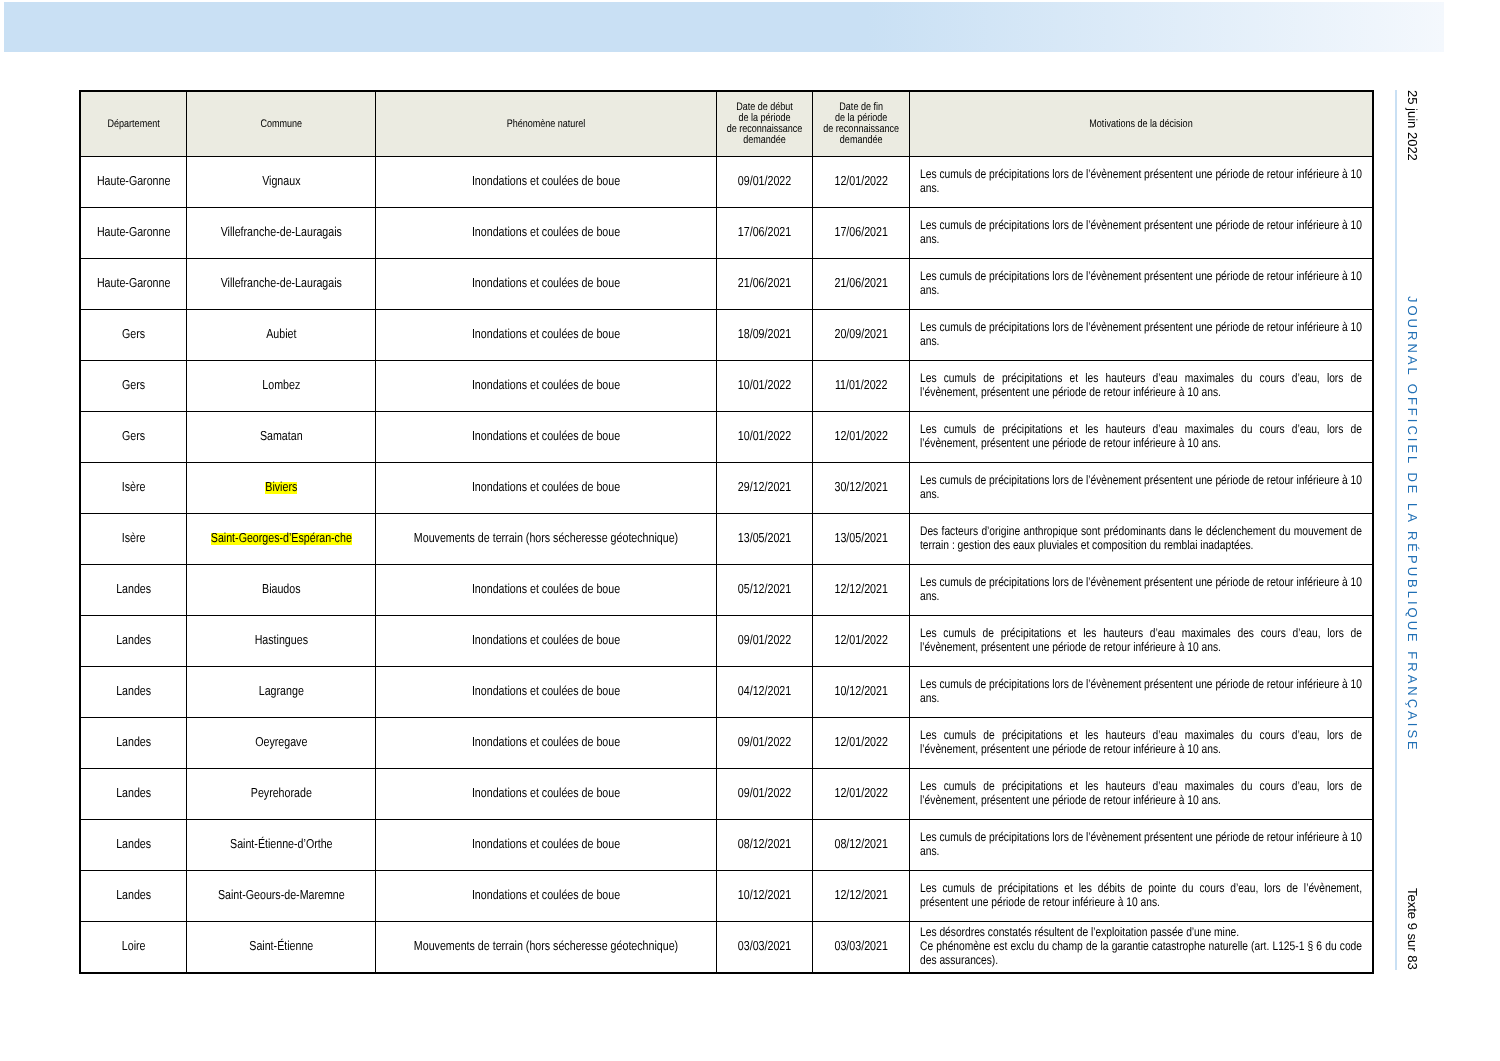| Département | Commune | Phénomène naturel | Date de début de la période de reconnaissance demandée | Date de fin de la période de reconnaissance demandée | Motivations de la décision |
| --- | --- | --- | --- | --- | --- |
| Haute-Garonne | Vignaux | Inondations et coulées de boue | 09/01/2022 | 12/01/2022 | Les cumuls de précipitations lors de l’évènement présentent une période de retour inférieure à 10 ans. |
| Haute-Garonne | Villefranche-de-Lauragais | Inondations et coulées de boue | 17/06/2021 | 17/06/2021 | Les cumuls de précipitations lors de l’évènement présentent une période de retour inférieure à 10 ans. |
| Haute-Garonne | Villefranche-de-Lauragais | Inondations et coulées de boue | 21/06/2021 | 21/06/2021 | Les cumuls de précipitations lors de l’évènement présentent une période de retour inférieure à 10 ans. |
| Gers | Aubiet | Inondations et coulées de boue | 18/09/2021 | 20/09/2021 | Les cumuls de précipitations lors de l’évènement présentent une période de retour inférieure à 10 ans. |
| Gers | Lombez | Inondations et coulées de boue | 10/01/2022 | 11/01/2022 | Les cumuls de précipitations et les hauteurs d’eau maximales du cours d’eau, lors de l’évènement, présentent une période de retour inférieure à 10 ans. |
| Gers | Samatan | Inondations et coulées de boue | 10/01/2022 | 12/01/2022 | Les cumuls de précipitations et les hauteurs d’eau maximales du cours d’eau, lors de l’évènement, présentent une période de retour inférieure à 10 ans. |
| Isère | Biviers | Inondations et coulées de boue | 29/12/2021 | 30/12/2021 | Les cumuls de précipitations lors de l’évènement présentent une période de retour inférieure à 10 ans. |
| Isère | Saint-Georges-d’Espéran-che | Mouvements de terrain (hors sécheresse géotechnique) | 13/05/2021 | 13/05/2021 | Des facteurs d’origine anthropique sont prédominants dans le déclenchement du mouvement de terrain : gestion des eaux pluviales et composition du remblai inadaptées. |
| Landes | Biaudos | Inondations et coulées de boue | 05/12/2021 | 12/12/2021 | Les cumuls de précipitations lors de l’évènement présentent une période de retour inférieure à 10 ans. |
| Landes | Hastingues | Inondations et coulées de boue | 09/01/2022 | 12/01/2022 | Les cumuls de précipitations et les hauteurs d’eau maximales des cours d’eau, lors de l’évènement, présentent une période de retour inférieure à 10 ans. |
| Landes | Lagrange | Inondations et coulées de boue | 04/12/2021 | 10/12/2021 | Les cumuls de précipitations lors de l’évènement présentent une période de retour inférieure à 10 ans. |
| Landes | Oeyregave | Inondations et coulées de boue | 09/01/2022 | 12/01/2022 | Les cumuls de précipitations et les hauteurs d’eau maximales du cours d’eau, lors de l’évènement, présentent une période de retour inférieure à 10 ans. |
| Landes | Peyrehorade | Inondations et coulées de boue | 09/01/2022 | 12/01/2022 | Les cumuls de précipitations et les hauteurs d’eau maximales du cours d’eau, lors de l’évènement, présentent une période de retour inférieure à 10 ans. |
| Landes | Saint-Étienne-d’Orthe | Inondations et coulées de boue | 08/12/2021 | 08/12/2021 | Les cumuls de précipitations lors de l’évènement présentent une période de retour inférieure à 10 ans. |
| Landes | Saint-Geours-de-Maremne | Inondations et coulées de boue | 10/12/2021 | 12/12/2021 | Les cumuls de précipitations et les débits de pointe du cours d’eau, lors de l’évènement, présentent une période de retour inférieure à 10 ans. |
| Loire | Saint-Étienne | Mouvements de terrain (hors sécheresse géotechnique) | 03/03/2021 | 03/03/2021 | Les désordres constatés résultent de l’exploitation passée d’une mine. Ce phénomène est exclu du champ de la garantie catastrophe naturelle (art. L125-1 § 6 du code des assurances). |
25 juin 2022
JOURNAL OFFICIEL DE LA RÉPUBLIQUE FRANÇAISE
Texte 9 sur 83